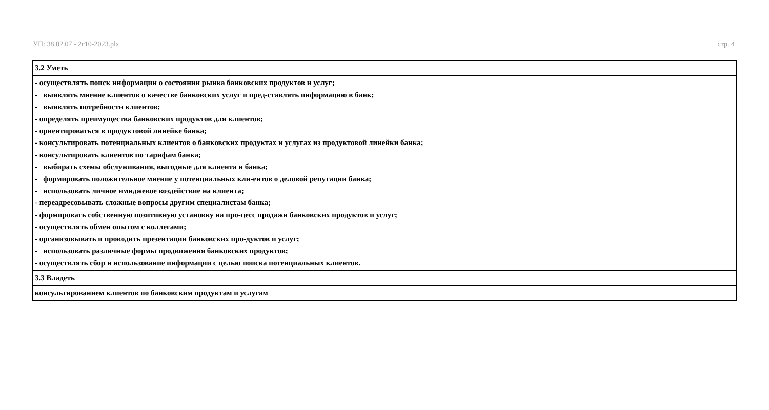УП: 38.02.07 - 2г10-2023.plx стр. 4
| 3.2 Уметь |
| - осуществлять поиск информации о состоянии рынка банковских продуктов и услуг; - выявлять мнение клиентов о качестве банковских услуг и пред-ставлять информацию в банк; - выявлять потребности клиентов; - определять преимущества банковских продуктов для клиентов; - ориентироваться в продуктовой линейке банка; - консультировать потенциальных клиентов о банковских продуктах и услугах из продуктовой линейки банка; - консультировать клиентов по тарифам банка; - выбирать схемы обслуживания, выгодные для клиента и банка; - формировать положительное мнение у потенциальных кли-ентов о деловой репутации банка; - использовать личное имиджевое воздействие на клиента; - переадресовывать сложные вопросы другим специалистам банка; - формировать собственную позитивную установку на про-цесс продажи банковских продуктов и услуг; - осуществлять обмен опытом с коллегами; - организовывать и проводить презентации банковских про-дуктов и услуг; - использовать различные формы продвижения банковских продуктов; - осуществлять сбор и использование информации с целью поиска потенциальных клиентов. |
| 3.3 Владеть |
| консультированием клиентов по банковским продуктам и услугам |